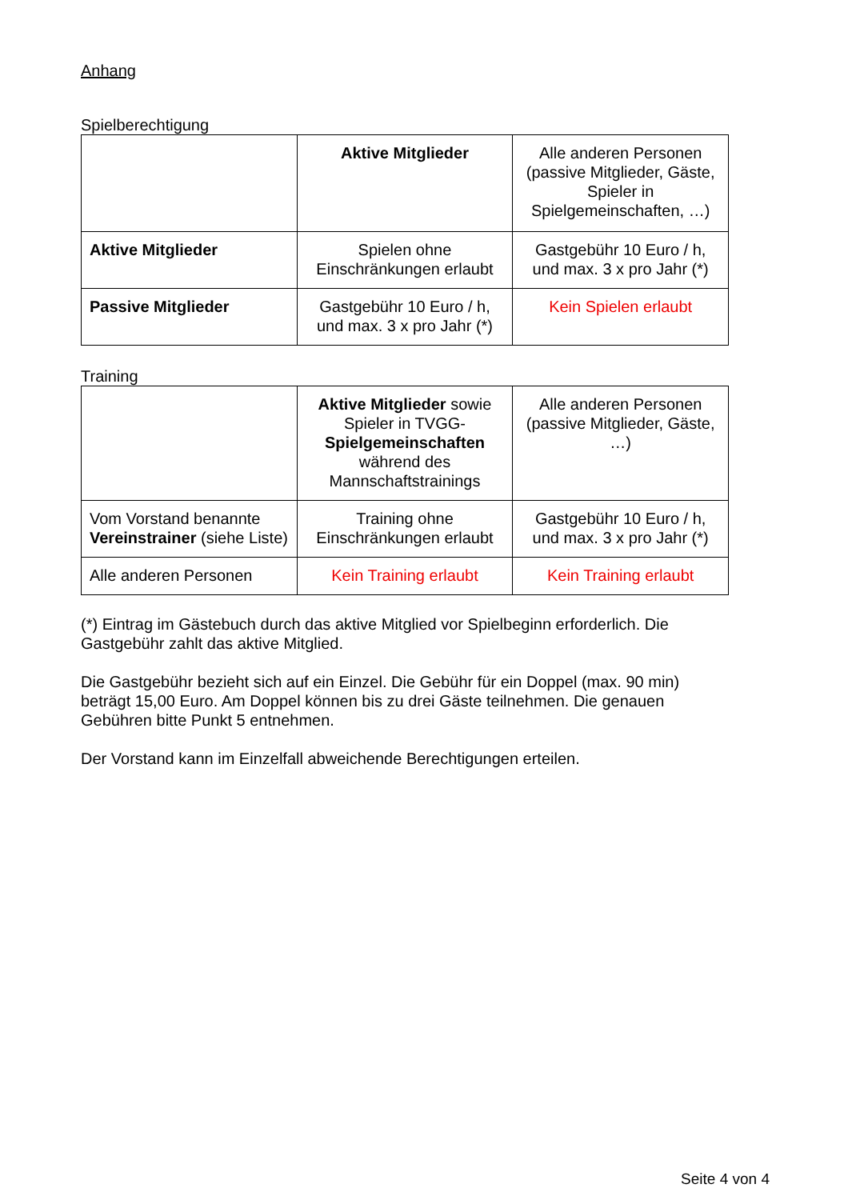Anhang
Spielberechtigung
| | Aktive Mitglieder | Alle anderen Personen (passive Mitglieder, Gäste, Spieler in Spielgemeinschaften, …) |
| Aktive Mitglieder | Spielen ohne Einschränkungen erlaubt | Gastgebühr 10 Euro / h, und max. 3 x pro Jahr (*) |
| Passive Mitglieder | Gastgebühr 10 Euro / h, und max. 3 x pro Jahr (*) | Kein Spielen erlaubt |
Training
| | Aktive Mitglieder sowie Spieler in TVGG- Spielgemeinschaften während des Mannschaftstrainings | Alle anderen Personen (passive Mitglieder, Gäste, …) |
| Vom Vorstand benannte Vereinstrainer (siehe Liste) | Training ohne Einschränkungen erlaubt | Gastgebühr 10 Euro / h, und max. 3 x pro Jahr (*) |
| Alle anderen Personen | Kein Training erlaubt | Kein Training erlaubt |
(*) Eintrag im Gästebuch durch das aktive Mitglied vor Spielbeginn erforderlich. Die Gastgebühr zahlt das aktive Mitglied.
Die Gastgebühr bezieht sich auf ein Einzel. Die Gebühr für ein Doppel (max. 90 min) beträgt 15,00 Euro. Am Doppel können bis zu drei Gäste teilnehmen. Die genauen Gebühren bitte Punkt 5 entnehmen.
Der Vorstand kann im Einzelfall abweichende Berechtigungen erteilen.
Seite 4 von 4